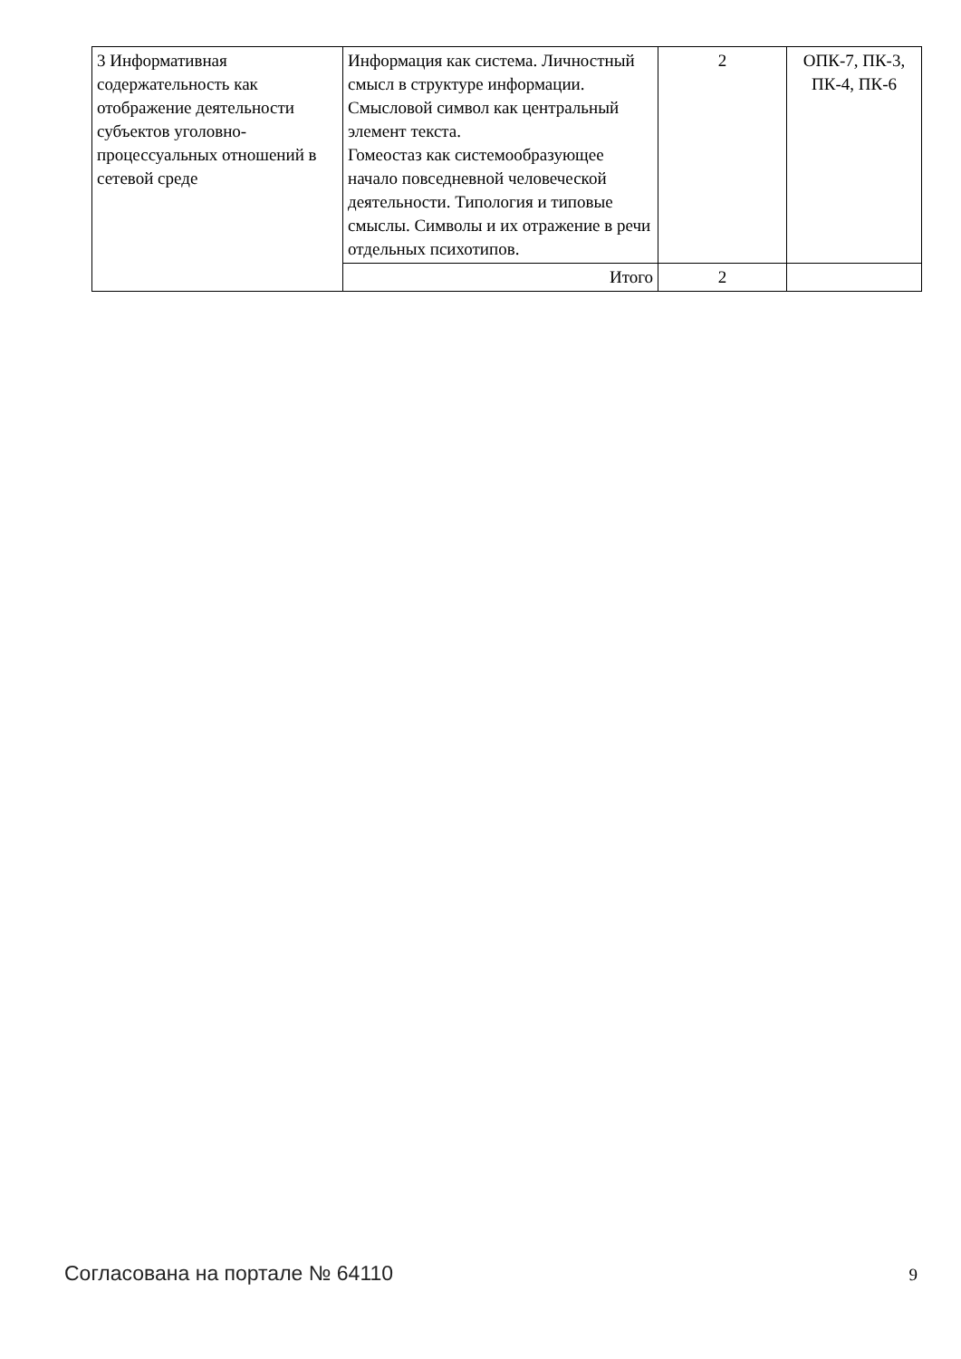| 3 Информативная содержательность как отображение деятельности субъектов уголовно-процессуальных отношений в сетевой среде | Информация как система. Личностный смысл в структуре информации. Смысловой символ как центральный элемент текста. Гомеостаз как системообразующее начало повседневной человеческой деятельности. Типология и типовые смыслы. Символы и их отражение в речи отдельных психотипов. | 2 | ОПК-7, ПК-3, ПК-4, ПК-6 |
| | Итого | 2 | |
Согласована на портале № 64110 9